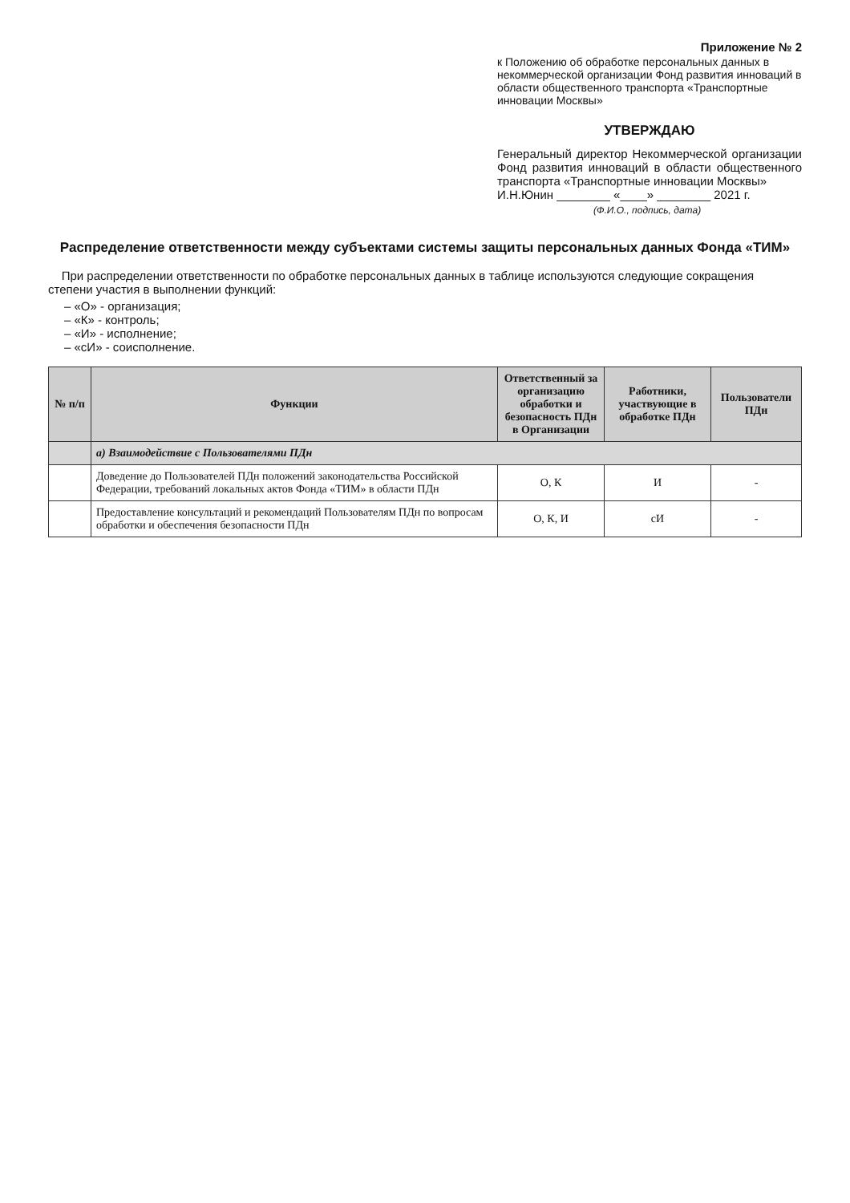Приложение № 2
к Положению об обработке персональных данных в некоммерческой организации Фонд развития инноваций в области общественного транспорта «Транспортные инновации Москвы»
УТВЕРЖДАЮ
Генеральный директор Некоммерческой организации Фонд развития инноваций в области общественного транспорта «Транспортные инновации Москвы»
И.Н.Юнин ________ «____» ________ 2021 г.
(Ф.И.О., подпись, дата)
Распределение ответственности между субъектами системы защиты персональных данных Фонда «ТИМ»
При распределении ответственности по обработке персональных данных в таблице используются следующие сокращения степени участия в выполнении функций:
– «О» - организация;
– «К» - контроль;
– «И» - исполнение;
– «сИ» - соисполнение.
| № п/п | Функции | Ответственный за организацию обработки и безопасность ПДн в Организации | Работники, участвующие в обработке ПДн | Пользователи ПДн |
| --- | --- | --- | --- | --- |
| | а) Взаимодействие с Пользователями ПДн | | | |
| | Доведение до Пользователей ПДн положений законодательства Российской Федерации, требований локальных актов Фонда «ТИМ» в области ПДн | О, К | И | - |
| | Предоставление консультаций и рекомендаций Пользователям ПДн по вопросам обработки и обеспечения безопасности ПДн | О, К, И | сИ | - |